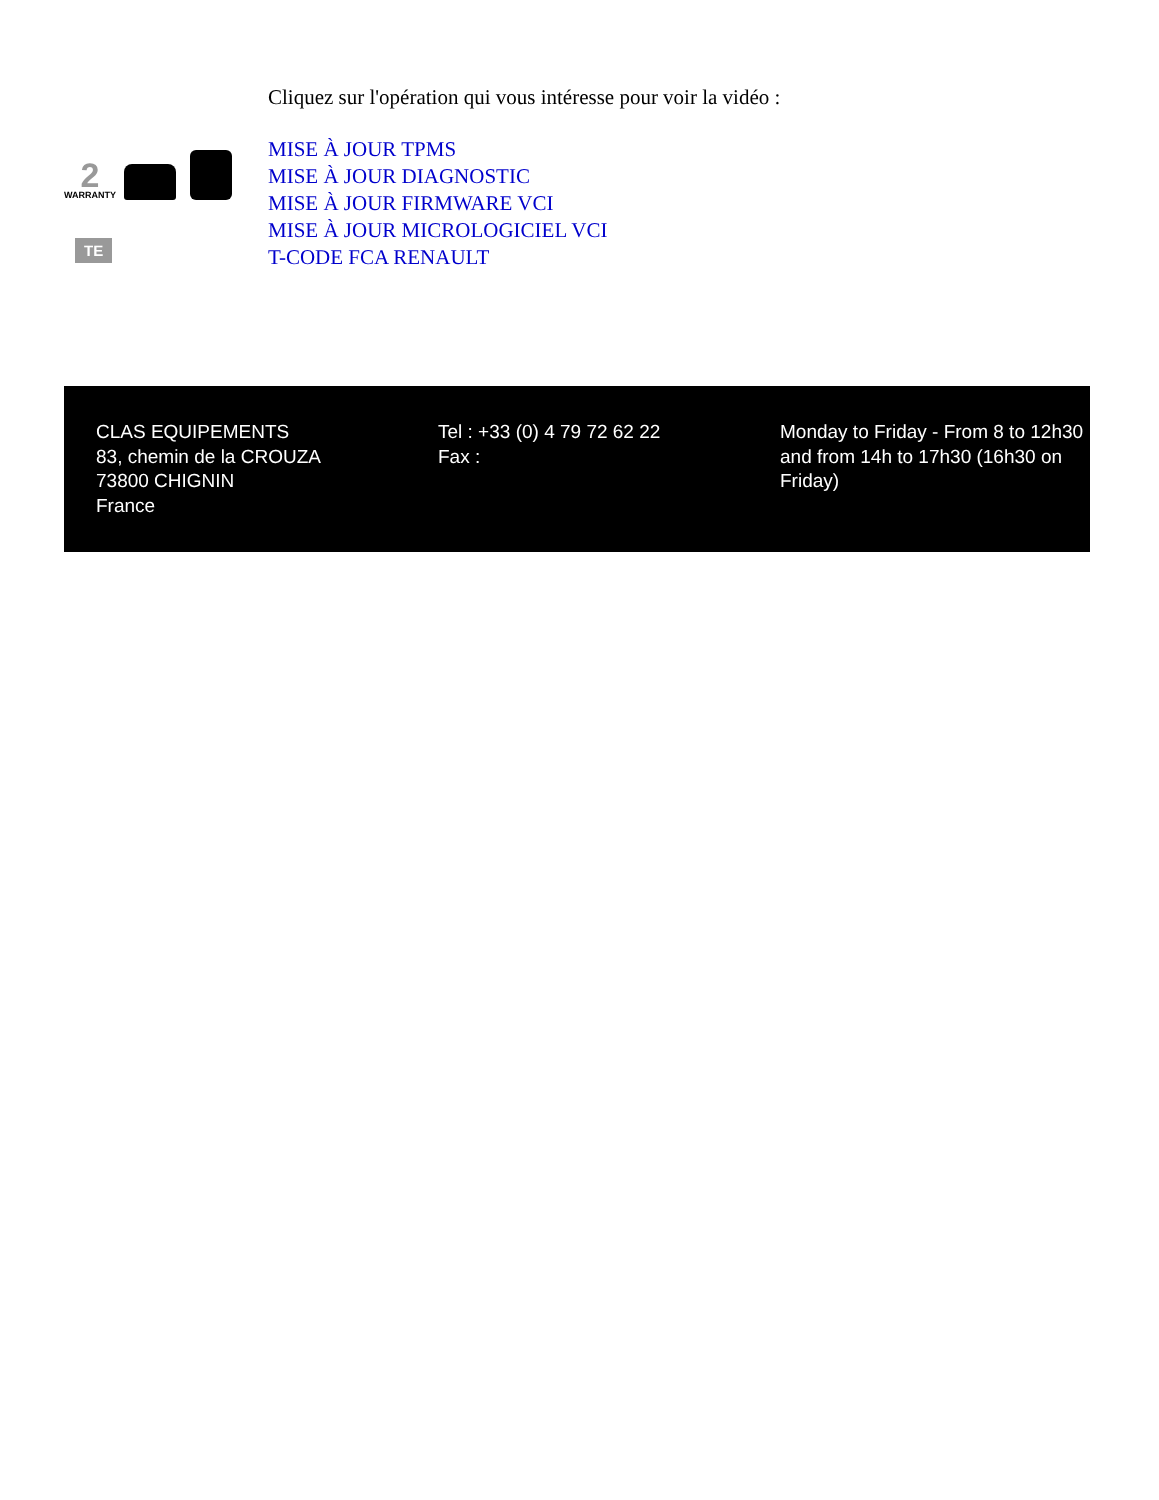2 WARRANTY
TE
Cliquez sur l'opération qui vous intéresse pour voir la vidéo :
MISE À JOUR TPMS
MISE À JOUR DIAGNOSTIC
MISE À JOUR FIRMWARE VCI
MISE À JOUR MICROLOGICIEL VCI
T-CODE FCA RENAULT
CLAS EQUIPEMENTS
83, chemin de la CROUZA
73800 CHIGNIN
France
Tel : +33 (0) 4 79 72 62 22
Fax :
Monday to Friday - From 8 to 12h30 and from 14h to 17h30 (16h30 on Friday)